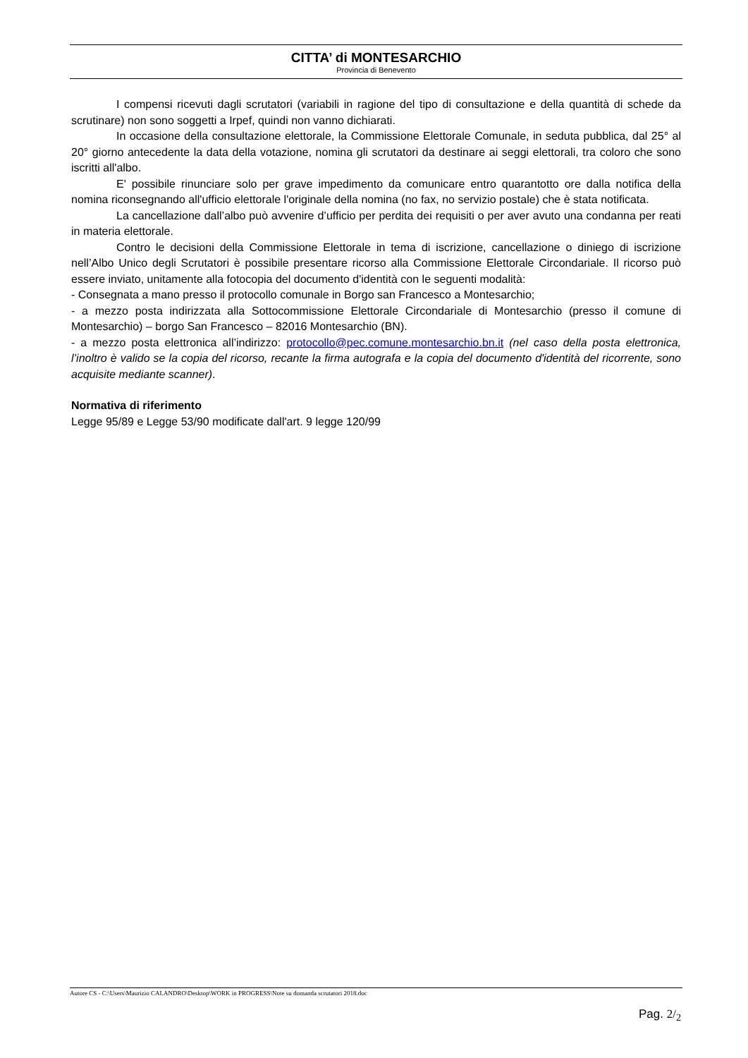CITTA’ di MONTESARCHIO
Provincia di Benevento
I compensi ricevuti dagli scrutatori (variabili in ragione del tipo di consultazione e della quantità di schede da scrutinare) non sono soggetti a Irpef, quindi non vanno dichiarati.
In occasione della consultazione elettorale, la Commissione Elettorale Comunale, in seduta pubblica, dal 25° al 20° giorno antecedente la data della votazione, nomina gli scrutatori da destinare ai seggi elettorali, tra coloro che sono iscritti all'albo.
E' possibile rinunciare solo per grave impedimento da comunicare entro quarantotto ore dalla notifica della nomina riconsegnando all'ufficio elettorale l'originale della nomina (no fax, no servizio postale) che è stata notificata.
La cancellazione dall’albo può avvenire d’ufficio per perdita dei requisiti o per aver avuto una condanna per reati in materia elettorale.
Contro le decisioni della Commissione Elettorale in tema di iscrizione, cancellazione o diniego di iscrizione nell’Albo Unico degli Scrutatori è possibile presentare ricorso alla Commissione Elettorale Circondariale. Il ricorso può essere inviato, unitamente alla fotocopia del documento d'identità con le seguenti modalità:
- Consegnata a mano presso il protocollo comunale in Borgo san Francesco a Montesarchio;
- a mezzo posta indirizzata alla Sottocommissione Elettorale Circondariale di Montesarchio (presso il comune di Montesarchio) – borgo San Francesco – 82016 Montesarchio (BN).
- a mezzo posta elettronica all’indirizzo: protocollo@pec.comune.montesarchio.bn.it (nel caso della posta elettronica, l’inoltro è valido se la copia del ricorso, recante la firma autografa e la copia del documento d'identità del ricorrente, sono acquisite mediante scanner).
Normativa di riferimento
Legge 95/89 e Legge 53/90 modificate dall'art. 9 legge 120/99
Autore CS - C:\Users\Maurizio CALANDRO\Desktop\WORK in PROGRESS\Note su domanda scrutatori 2018.doc
Pag. 2/<sub>2</sub>